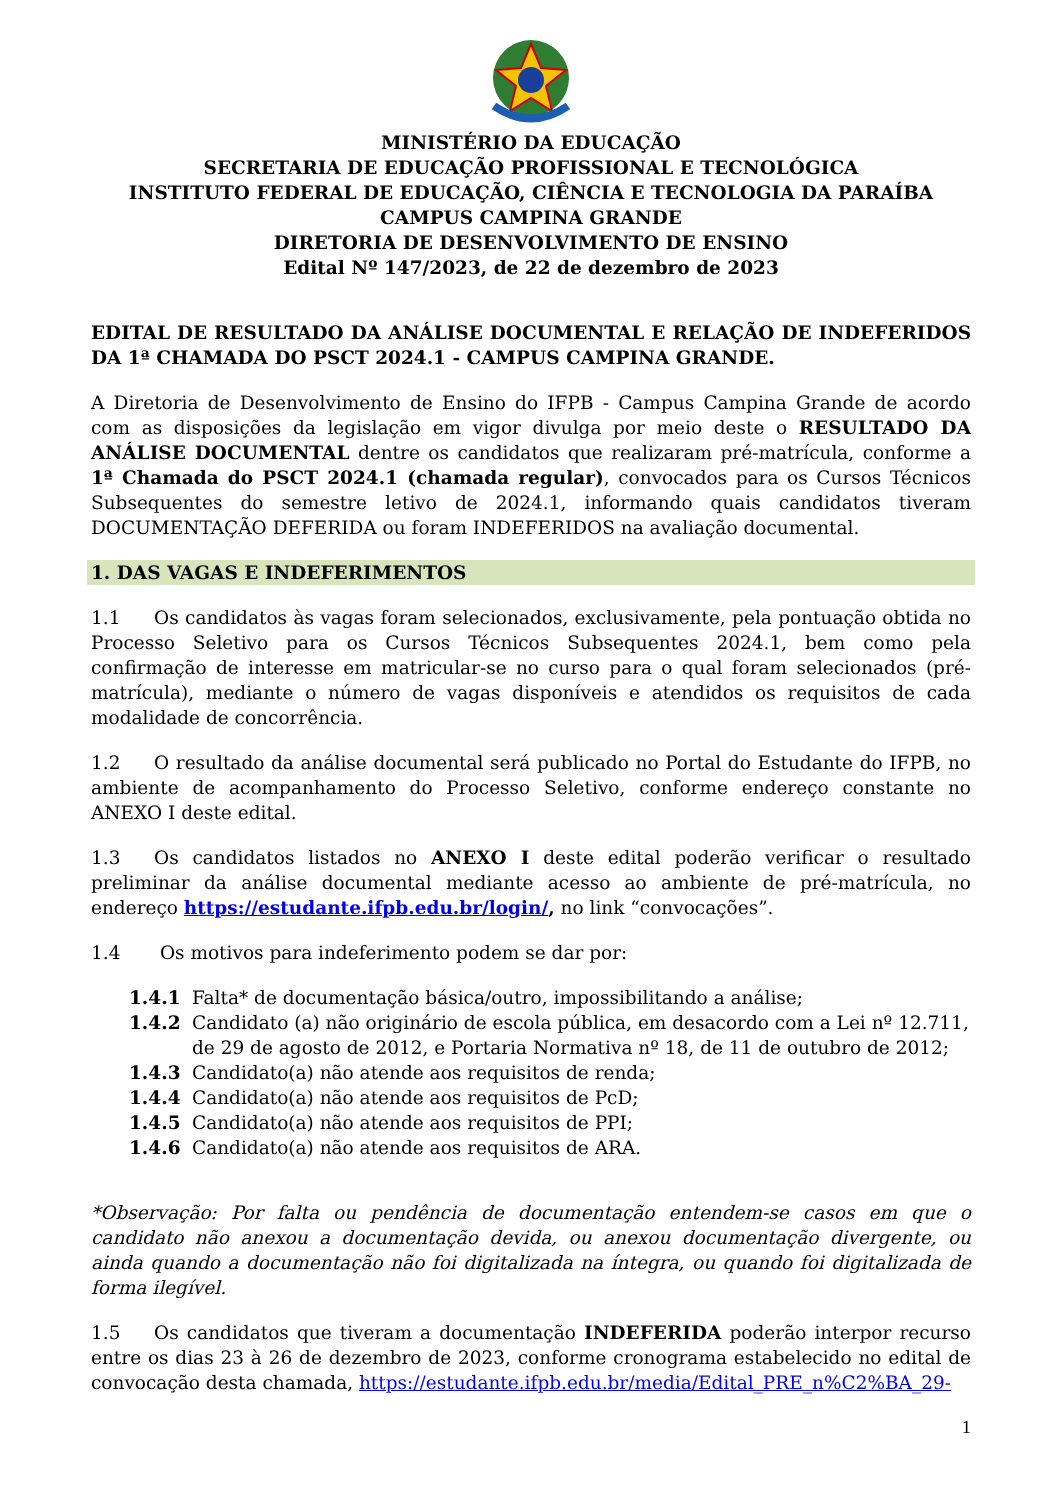MINISTÉRIO DA EDUCAÇÃO
SECRETARIA DE EDUCAÇÃO PROFISSIONAL E TECNOLÓGICA
INSTITUTO FEDERAL DE EDUCAÇÃO, CIÊNCIA E TECNOLOGIA DA PARAÍBA
CAMPUS CAMPINA GRANDE
DIRETORIA DE DESENVOLVIMENTO DE ENSINO
Edital Nº 147/2023, de 22 de dezembro de 2023
EDITAL DE RESULTADO DA ANÁLISE DOCUMENTAL E RELAÇÃO DE INDEFERIDOS DA 1ª CHAMADA DO PSCT 2024.1 - CAMPUS CAMPINA GRANDE.
A Diretoria de Desenvolvimento de Ensino do IFPB - Campus Campina Grande de acordo com as disposições da legislação em vigor divulga por meio deste o RESULTADO DA ANÁLISE DOCUMENTAL dentre os candidatos que realizaram pré-matrícula, conforme a 1ª Chamada do PSCT 2024.1 (chamada regular), convocados para os Cursos Técnicos Subsequentes do semestre letivo de 2024.1, informando quais candidatos tiveram DOCUMENTAÇÃO DEFERIDA ou foram INDEFERIDOS na avaliação documental.
1. DAS VAGAS E INDEFERIMENTOS
1.1 Os candidatos às vagas foram selecionados, exclusivamente, pela pontuação obtida no Processo Seletivo para os Cursos Técnicos Subsequentes 2024.1, bem como pela confirmação de interesse em matricular-se no curso para o qual foram selecionados (pré-matrícula), mediante o número de vagas disponíveis e atendidos os requisitos de cada modalidade de concorrência.
1.2 O resultado da análise documental será publicado no Portal do Estudante do IFPB, no ambiente de acompanhamento do Processo Seletivo, conforme endereço constante no ANEXO I deste edital.
1.3 Os candidatos listados no ANEXO I deste edital poderão verificar o resultado preliminar da análise documental mediante acesso ao ambiente de pré-matrícula, no endereço https://estudante.ifpb.edu.br/login/, no link “convocações”.
1.4 Os motivos para indeferimento podem se dar por:
1.4.1 Falta* de documentação básica/outro, impossibilitando a análise;
1.4.2 Candidato (a) não originário de escola pública, em desacordo com a Lei nº 12.711, de 29 de agosto de 2012, e Portaria Normativa nº 18, de 11 de outubro de 2012;
1.4.3 Candidato(a) não atende aos requisitos de renda;
1.4.4 Candidato(a) não atende aos requisitos de PcD;
1.4.5 Candidato(a) não atende aos requisitos de PPI;
1.4.6 Candidato(a) não atende aos requisitos de ARA.
*Observação: Por falta ou pendência de documentação entendem-se casos em que o candidato não anexou a documentação devida, ou anexou documentação divergente, ou ainda quando a documentação não foi digitalizada na íntegra, ou quando foi digitalizada de forma ilegível.
1.5 Os candidatos que tiveram a documentação INDEFERIDA poderão interpor recurso entre os dias 23 à 26 de dezembro de 2023, conforme cronograma estabelecido no edital de convocação desta chamada, https://estudante.ifpb.edu.br/media/Edital_PRE_n%C2%BA_29-
1